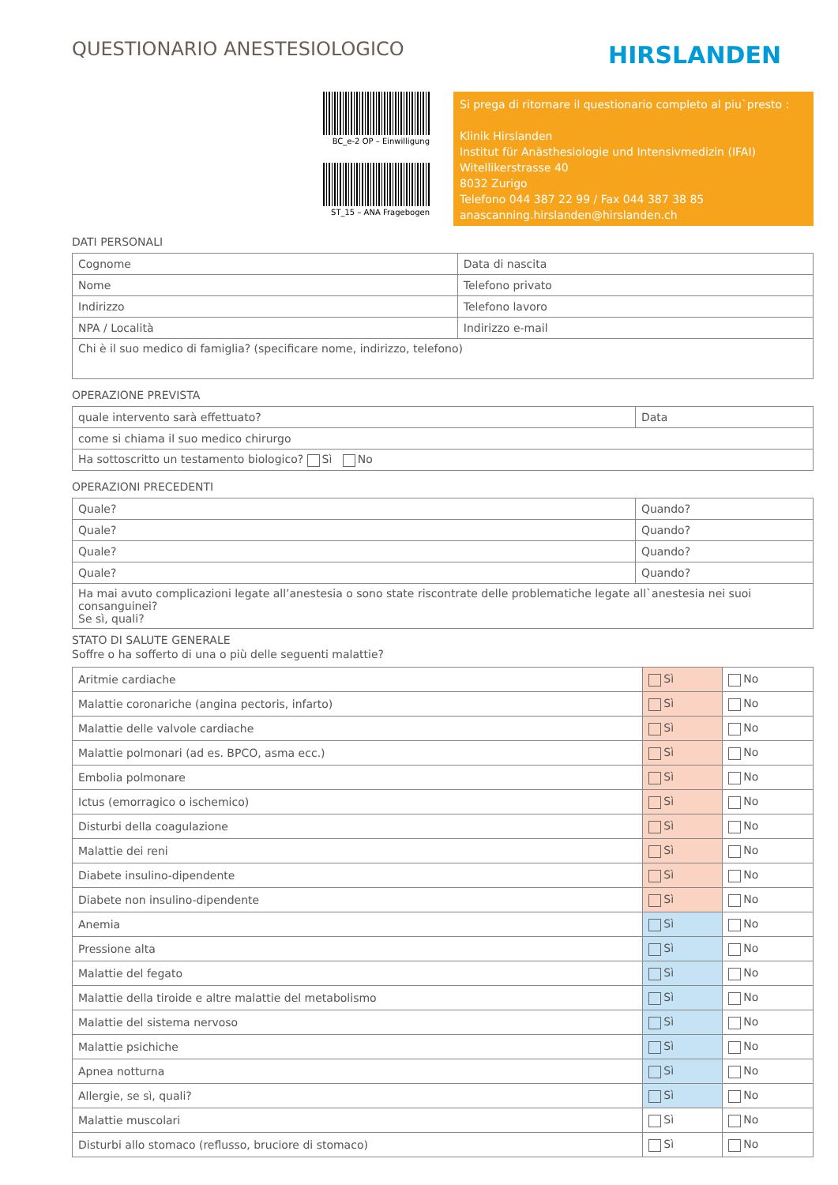QUESTIONARIO ANESTESIOLOGICO
HIRSLANDEN
BC_e-2 OP – Einwilligung
ST_15 – ANA Fragebogen
Si prega di ritornare il questionario completo al piu`presto :
Klinik Hirslanden
Institut für Anästhesiologie und Intensivmedizin (IFAI)
Witellikerstrasse 40
8032 Zurigo
Telefono 044 387 22 99 / Fax 044 387 38 85
anascanning.hirslanden@hirslanden.ch
DATI PERSONALI
| Cognome | Data di nascita |
| Nome | Telefono privato |
| Indirizzo | Telefono lavoro |
| NPA / Località | Indirizzo e-mail |
| Chi è il suo medico di famiglia? (specificare nome, indirizzo, telefono) | |
OPERAZIONE PREVISTA
| quale intervento sarà effettuato? | Data |
| come si chiama il suo medico chirurgo | |
| Ha sottoscritto un testamento biologico? Sì No | |
OPERAZIONI PRECEDENTI
| Quale? | Quando? |
| Quale? | Quando? |
| Quale? | Quando? |
| Quale? | Quando? |
| Ha mai avuto complicazioni legate all’anestesia o sono state riscontrate delle problematiche legate all`anestesia nei suoi consanguinei? Se sì, quali? | |
STATO DI SALUTE GENERALE
Soffre o ha sofferto di una o più delle seguenti malattie?
| Aritmie cardiache | Sì | No |
| Malattie coronariche (angina pectoris, infarto) | Sì | No |
| Malattie delle valvole cardiache | Sì | No |
| Malattie polmonari (ad es. BPCO, asma ecc.) | Sì | No |
| Embolia polmonare | Sì | No |
| Ictus (emorragico o ischemico) | Sì | No |
| Disturbi della coagulazione | Sì | No |
| Malattie dei reni | Sì | No |
| Diabete insulino-dipendente | Sì | No |
| Diabete non insulino-dipendente | Sì | No |
| Anemia | Sì | No |
| Pressione alta | Sì | No |
| Malattie del fegato | Sì | No |
| Malattie della tiroide e altre malattie del metabolismo | Sì | No |
| Malattie del sistema nervoso | Sì | No |
| Malattie psichiche | Sì | No |
| Apnea notturna | Sì | No |
| Allergie, se sì, quali? | Sì | No |
| Malattie muscolari | Sì | No |
| Disturbi allo stomaco (reflusso, bruciore di stomaco) | Sì | No |